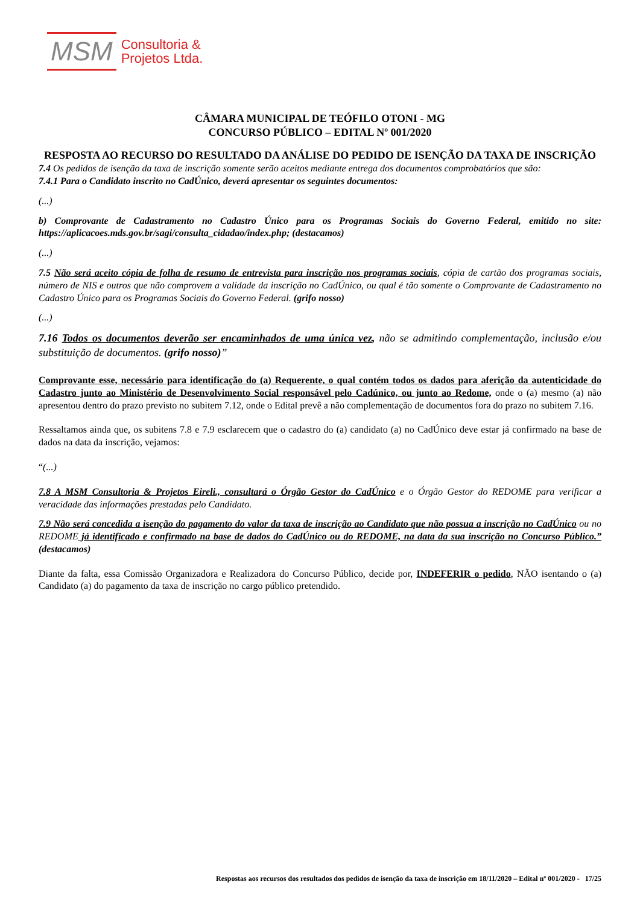MSM Consultoria &
Projetos Ltda.
CÂMARA MUNICIPAL DE TEÓFILO OTONI - MG
CONCURSO PÚBLICO – EDITAL Nº 001/2020
RESPOSTA AO RECURSO DO RESULTADO DA ANÁLISE DO PEDIDO DE ISENÇÃO DA TAXA DE INSCRIÇÃO
7.4 Os pedidos de isenção da taxa de inscrição somente serão aceitos mediante entrega dos documentos comprobatórios que são:
7.4.1 Para o Candidato inscrito no CadÚnico, deverá apresentar os seguintes documentos:
(...)
b) Comprovante de Cadastramento no Cadastro Único para os Programas Sociais do Governo Federal, emitido no site: https://aplicacoes.mds.gov.br/sagi/consulta_cidadao/index.php; (destacamos)
(...)
7.5 Não será aceito cópia de folha de resumo de entrevista para inscrição nos programas sociais, cópia de cartão dos programas sociais, número de NIS e outros que não comprovem a validade da inscrição no CadÚnico, ou qual é tão somente o Comprovante de Cadastramento no Cadastro Único para os Programas Sociais do Governo Federal. (grifo nosso)
(...)
7.16 Todos os documentos deverão ser encaminhados de uma única vez, não se admitindo complementação, inclusão e/ou substituição de documentos. (grifo nosso)”
Comprovante esse, necessário para identificação do (a) Requerente, o qual contém todos os dados para aferição da autenticidade do Cadastro junto ao Ministério de Desenvolvimento Social responsável pelo Cadúnico, ou junto ao Redome, onde o (a) mesmo (a) não apresentou dentro do prazo previsto no subitem 7.12, onde o Edital prevê a não complementação de documentos fora do prazo no subitem 7.16.
Ressaltamos ainda que, os subitens 7.8 e 7.9 esclarecem que o cadastro do (a) candidato (a) no CadÚnico deve estar já confirmado na base de dados na data da inscrição, vejamos:
“(...)
7.8 A MSM Consultoria & Projetos Eireli., consultará o Órgão Gestor do CadÚnico e o Órgão Gestor do REDOME para verificar a veracidade das informações prestadas pelo Candidato.
7.9 Não será concedida a isenção do pagamento do valor da taxa de inscrição ao Candidato que não possua a inscrição no CadÚnico ou no REDOME já identificado e confirmado na base de dados do CadÚnico ou do REDOME, na data da sua inscrição no Concurso Público.” (destacamos)
Diante da falta, essa Comissão Organizadora e Realizadora do Concurso Público, decide por, INDEFERIR o pedido, NÃO isentando o (a) Candidato (a) do pagamento da taxa de inscrição no cargo público pretendido.
Respostas aos recursos dos resultados dos pedidos de isenção da taxa de inscrição em 18/11/2020 – Edital nº 001/2020 - 17/25